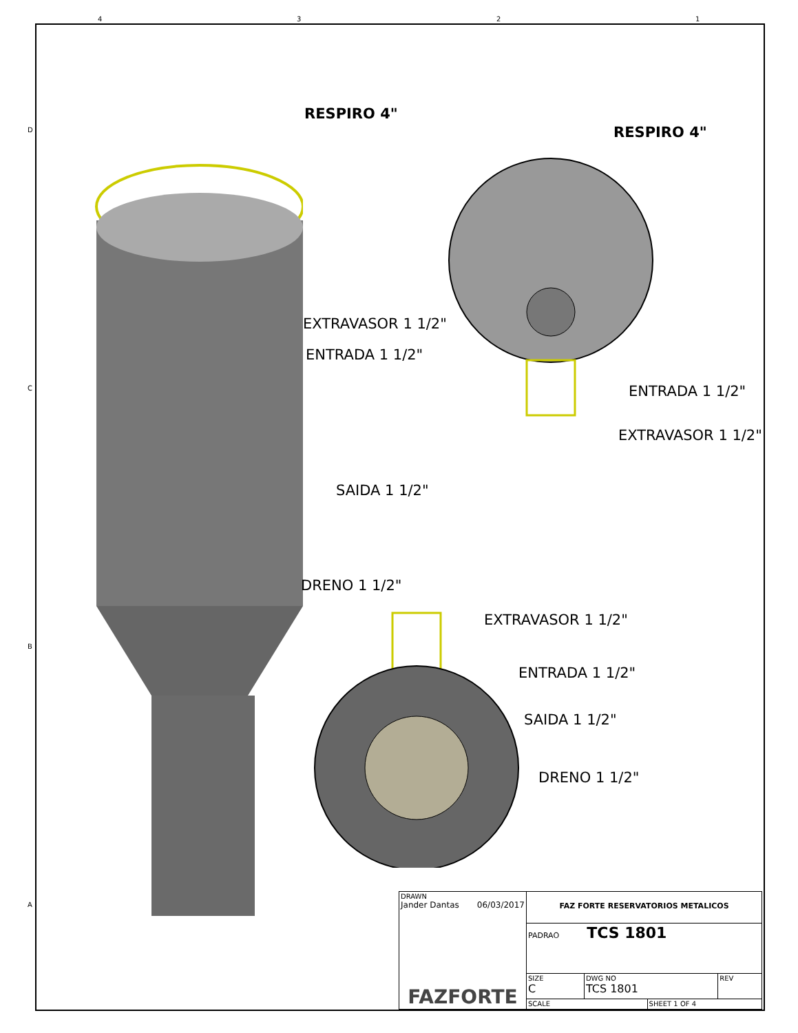4 3 2 1
D
C
B
A
RESPIRO 4"
RESPIRO 4"
EXTRAVASOR 1 1/2"
ENTRADA 1 1/2"
ENTRADA 1 1/2"
EXTRAVASOR 1 1/2"
SAIDA 1 1/2"
DRENO 1 1/2"
EXTRAVASOR 1 1/2"
ENTRADA 1 1/2"
SAIDA 1 1/2"
DRENO 1 1/2"
| DRAWN Jander Dantas 06/03/2017 FAZFORTE | FAZ FORTE RESERVATORIOS METALICOS | | | |
| | PADRAO TCS 1801 | | | |
| | SIZE C | DWG NO TCS 1801 | | REV |
| | SCALE | | SHEET 1 OF 4 | |